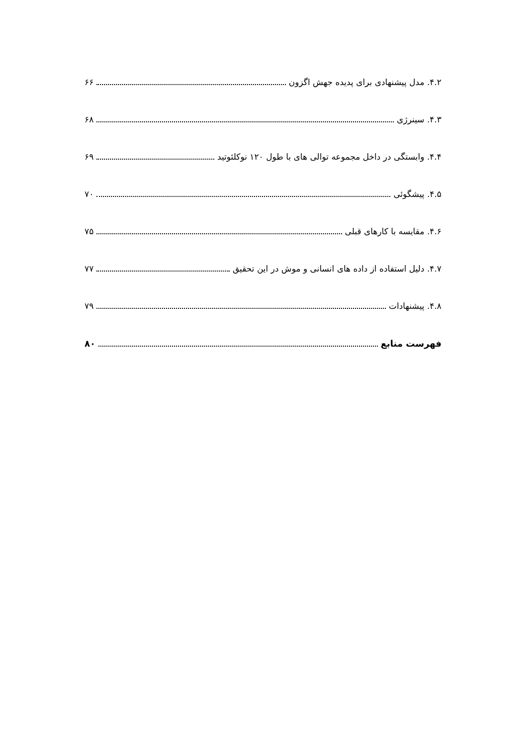۴.۲. مدل پیشنهادی برای پدیده جهش اگزون ۶۶
۴.۳. سینرژی ۶۸
۴.۴. وابستگی در داخل مجموعه توالی های با طول ۱۲۰ نوکلئوتید ۶۹
۴.۵. پیشگوئی ۷۰
۴.۶. مقایسه با کارهای قبلی ۷۵
۴.۷. دلیل استفاده از داده های انسانی و موش در این تحقیق ۷۷
۴.۸. پیشنهادات ۷۹
فهرست منابع ۸۰